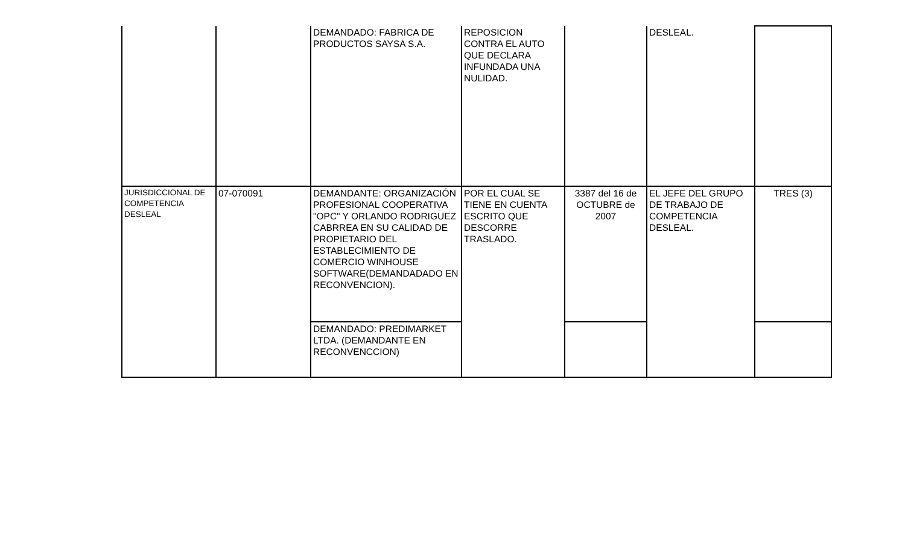| | | DEMANDADO: FABRICA DE PRODUCTOS SAYSA S.A. | REPOSICION CONTRA EL AUTO QUE DECLARA INFUNDADA UNA NULIDAD. | | DESLEAL. | |
| JURISDICCIONAL DE COMPETENCIA DESLEAL | 07-070091 | DEMANDANTE: ORGANIZACIÓN PROFESIONAL COOPERATIVA "OPC" Y ORLANDO RODRIGUEZ CABRREA EN SU CALIDAD DE PROPIETARIO DEL ESTABLECIMIENTO DE COMERCIO WINHOUSE SOFTWARE(DEMANDADADO EN RECONVENCION). | POR EL CUAL SE TIENE EN CUENTA ESCRITO QUE DESCORRE TRASLADO. | 3387 del 16 de OCTUBRE de 2007 | EL JEFE DEL GRUPO DE TRABAJO DE COMPETENCIA DESLEAL. | TRES (3) |
| | | DEMANDADO: PREDIMARKET LTDA. (DEMANDANTE EN RECONVENCCION) | | | | |